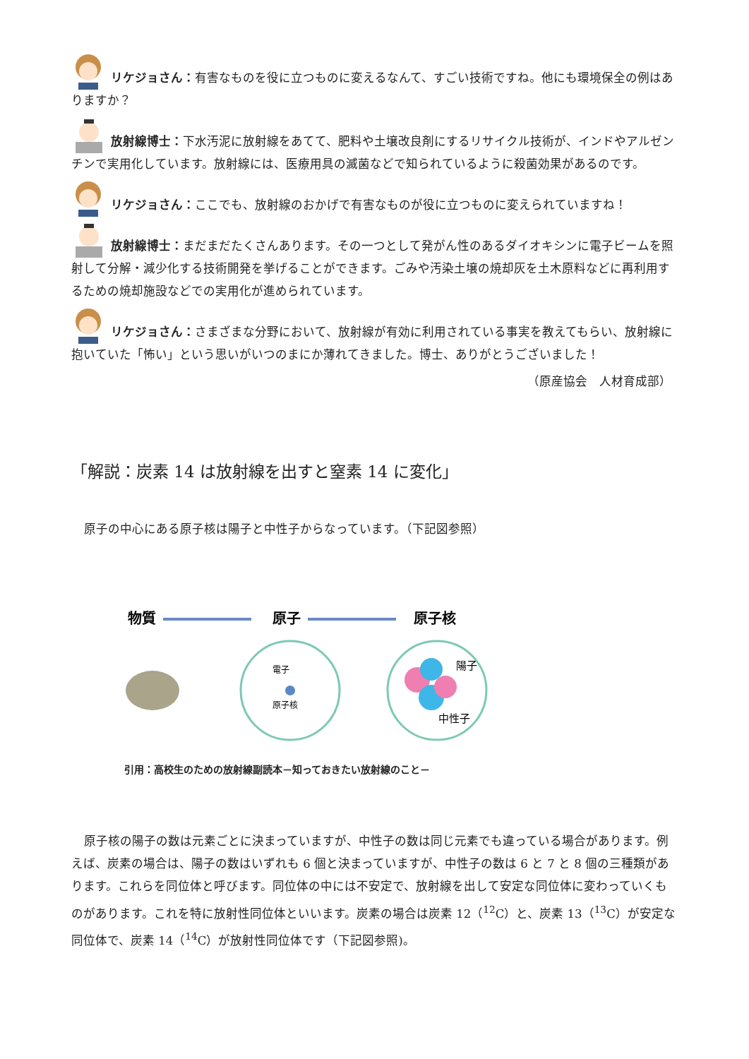リケジョさん：有害なものを役に立つものに変えるなんて、すごい技術ですね。他にも環境保全の例はありますか？
放射線博士：下水汚泥に放射線をあてて、肥料や土壌改良剤にするリサイクル技術が、インドやアルゼンチンで実用化しています。放射線には、医療用具の滅菌などで知られているように殺菌効果があるのです。
リケジョさん：ここでも、放射線のおかげで有害なものが役に立つものに変えられていますね！
放射線博士：まだまだたくさんあります。その一つとして発がん性のあるダイオキシンに電子ビームを照射して分解・減少化する技術開発を挙げることができます。ごみや汚染土壌の焼却灰を土木原料などに再利用するための焼却施設などでの実用化が進められています。
リケジョさん：さまざまな分野において、放射線が有効に利用されている事実を教えてもらい、放射線に抱いていた「怖い」という思いがいつのまにか薄れてきました。博士、ありがとうございました！
（原産協会　人材育成部）
「解説：炭素 14 は放射線を出すと窒素 14 に変化」
原子の中心にある原子核は陽子と中性子からなっています。（下記図参照）
物質
原子
原子核
電子
原子核
陽子
中性子
引用：高校生のための放射線副読本－知っておきたい放射線のこと－
原子核の陽子の数は元素ごとに決まっていますが、中性子の数は同じ元素でも違っている場合があります。例えば、炭素の場合は、陽子の数はいずれも 6 個と決まっていますが、中性子の数は 6 と 7 と 8 個の三種類があります。これらを同位体と呼びます。同位体の中には不安定で、放射線を出して安定な同位体に変わっていくものがあります。これを特に放射性同位体といいます。炭素の場合は炭素 12（<sup>12</sup>C）と、炭素 13（<sup>13</sup>C）が安定な同位体で、炭素 14（<sup>14</sup>C）が放射性同位体です（下記図参照)。